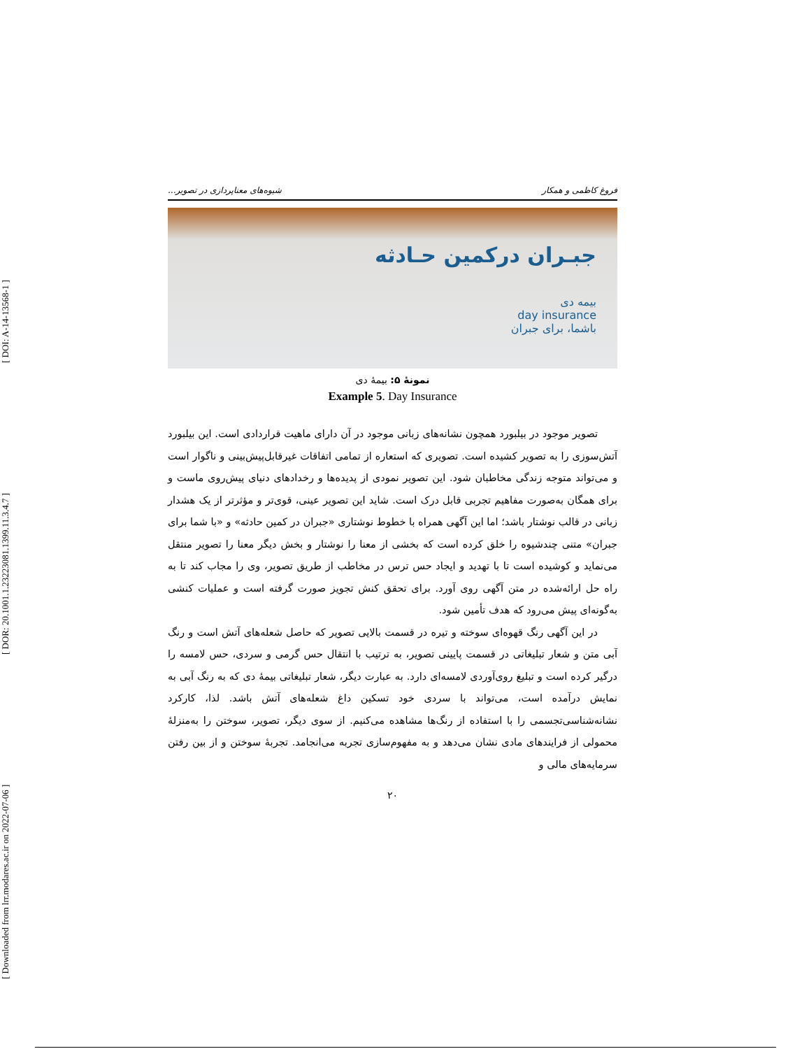[ Downloaded from lrr.modares.ac.ir on 2022-07-06 ] [ DOR: 20.1001.1.23223081.1399.11.3.4.7 ] [ DOI: A-14-13568-1 ]
فروغ کاظمی و همکار شیوه‌های معناپردازی در تصویر...
جبـران درکمین حـادثه
بیمه دی
day insurance
باشما، برای جبران
نمونهٔ ۵: بیمهٔ دی
Example 5. Day Insurance
تصویر موجود در بیلبورد همچون نشانه‌های زبانی موجود در آن دارای ماهیت قراردادی است. این بیلبورد آتش‌سوزی را به تصویر کشیده است. تصویری که استعاره از تمامی اتفاقات غیرقابل‌پیش‌بینی و ناگوار است و می‌تواند متوجه زندگی مخاطبان شود. این تصویر نمودی از پدیده‌ها و رخدادهای دنیای پیش‌روی ماست و برای همگان به‌صورت مفاهیم تجربی قابل درک است. شاید این تصویر عینی، قوی‌تر و مؤثرتر از یک هشدار زبانی در قالب نوشتار باشد؛ اما این آگهی همراه با خطوط نوشتاری «جبران در کمین حادثه» و «با شما برای جبران» متنی چندشیوه را خلق کرده است که بخشی از معنا را نوشتار و بخش دیگر معنا را تصویر منتقل می‌نماید و کوشیده است تا با تهدید و ایجاد حس ترس در مخاطب از طریق تصویر، وی را مجاب کند تا به راه حل ارائه‌شده در متن آگهی روی آورد. برای تحقق کنش تجویز صورت گرفته است و عملیات کنشی به‌گونه‌ای پیش می‌رود که هدف تأمین شود.
در این آگهی رنگ قهوه‌ای سوخته و تیره در قسمت بالایی تصویر که حاصل شعله‌های آتش است و رنگ آبی متن و شعار تبلیغاتی در قسمت پایینی تصویر، به ترتیب با انتقال حس گرمی و سردی، حس لامسه را درگیر کرده است و تبلیغ روی‌آوردی لامسه‌ای دارد. به عبارت دیگر، شعار تبلیغاتی بیمهٔ دی که به رنگ آبی به نمایش درآمده است، می‌تواند با سردی خود تسکین داغ شعله‌های آتش باشد. لذا، کارکرد نشانه‌شناسی‌تجسمی را با استفاده از رنگ‌ها مشاهده می‌کنیم. از سوی دیگر، تصویر، سوختن را به‌منزلهٔ محمولی از فرایندهای مادی نشان می‌دهد و به مفهوم‌سازی تجربه می‌انجامد. تجربهٔ سوختن و از بین رفتن سرمایه‌های مالی و
۲۰